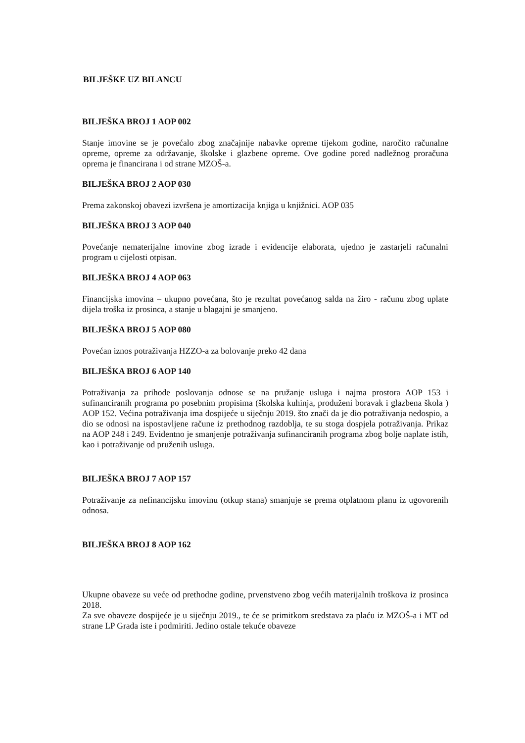BILJEŠKE UZ BILANCU
BILJEŠKA BROJ 1 AOP 002
Stanje imovine se je povećalo zbog značajnije nabavke opreme tijekom godine, naročito računalne opreme, opreme za održavanje, školske i glazbene opreme. Ove godine pored nadležnog proračuna oprema je financirana i od strane MZOŠ-a.
BILJEŠKA BROJ 2 AOP 030
Prema zakonskoj obavezi izvršena je amortizacija knjiga u knjižnici. AOP 035
BILJEŠKA BROJ 3 AOP 040
Povećanje nematerijalne imovine zbog izrade i evidencije elaborata, ujedno je zastarjeli računalni program u cijelosti otpisan.
BILJEŠKA BROJ 4 AOP 063
Financijska imovina – ukupno povećana, što je rezultat povećanog salda na žiro - računu zbog uplate dijela troška iz prosinca, a stanje u blagajni je smanjeno.
BILJEŠKA BROJ 5 AOP 080
Povećan iznos potraživanja HZZO-a za bolovanje preko 42 dana
BILJEŠKA BROJ 6 AOP 140
Potraživanja za prihode poslovanja odnose se na pružanje usluga i najma prostora AOP 153 i sufinanciranih programa po posebnim propisima (školska kuhinja, produženi boravak i glazbena škola ) AOP 152. Većina potraživanja ima dospijeće u siječnju 2019. što znači da je dio potraživanja nedospio, a dio se odnosi na ispostavljene račune iz prethodnog razdoblja, te su stoga dospjela potraživanja. Prikaz na AOP 248 i 249. Evidentno je smanjenje potraživanja sufinanciranih programa zbog bolje naplate istih, kao i potraživanje od pruženih usluga.
BILJEŠKA BROJ 7 AOP 157
Potraživanje za nefinancijsku imovinu (otkup stana) smanjuje se prema otplatnom planu iz ugovorenih odnosa.
BILJEŠKA BROJ 8 AOP 162
Ukupne obaveze su veće od prethodne godine, prvenstveno zbog većih materijalnih troškova iz prosinca 2018.
Za sve obaveze dospijeće je u siječnju 2019., te će se primitkom sredstava za plaću iz MZOŠ-a i MT od strane LP Grada iste i podmiriti. Jedino ostale tekuće obaveze